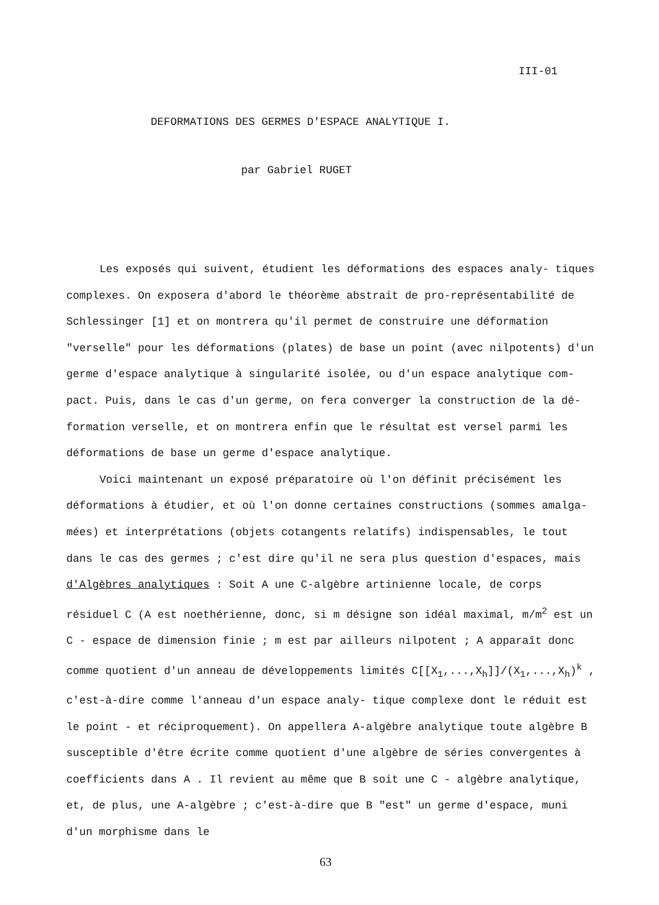III-01
DEFORMATIONS DES GERMES D'ESPACE ANALYTIQUE I.
par Gabriel RUGET
Les exposés qui suivent, étudient les déformations des espaces analy- tiques complexes. On exposera d'abord le théorème abstrait de pro-représentabilité de Schlessinger [1] et on montrera qu'il permet de construire une déformation "verselle" pour les déformations (plates) de base un point (avec nilpotents) d'un germe d'espace analytique à singularité isolée, ou d'un espace analytique com- pact. Puis, dans le cas d'un germe, on fera converger la construction de la dé- formation verselle, et on montrera enfin que le résultat est versel parmi les déformations de base un germe d'espace analytique.
Voici maintenant un exposé préparatoire où l'on définit précisément les déformations à étudier, et où l'on donne certaines constructions (sommes amalga- mées) et interprétations (objets cotangents relatifs) indispensables, le tout dans le cas des germes ; c'est dire qu'il ne sera plus question d'espaces, mais d'Algèbres analytiques : Soit A une C-algèbre artinienne locale, de corps résiduel C (A est noethérienne, donc, si m désigne son idéal maximal, m/m<sup>2</sup> est un C - espace de dimension finie ; m est par ailleurs nilpotent ; A apparaît donc comme quotient d'un anneau de développements limités C[[X<sub>1</sub>,...,X<sub>h</sub>]]/(X<sub>1</sub>,...,X<sub>h</sub>)<sup>k</sup> , c'est-à-dire comme l'anneau d'un espace analy- tique complexe dont le réduit est le point - et réciproquement). On appellera A-algèbre analytique toute algèbre B susceptible d'être écrite comme quotient d'une algèbre de séries convergentes à coefficients dans A . Il revient au même que B soit une C - algèbre analytique, et, de plus, une A-algèbre ; c'est-à-dire que B "est" un germe d'espace, muni d'un morphisme dans le
63